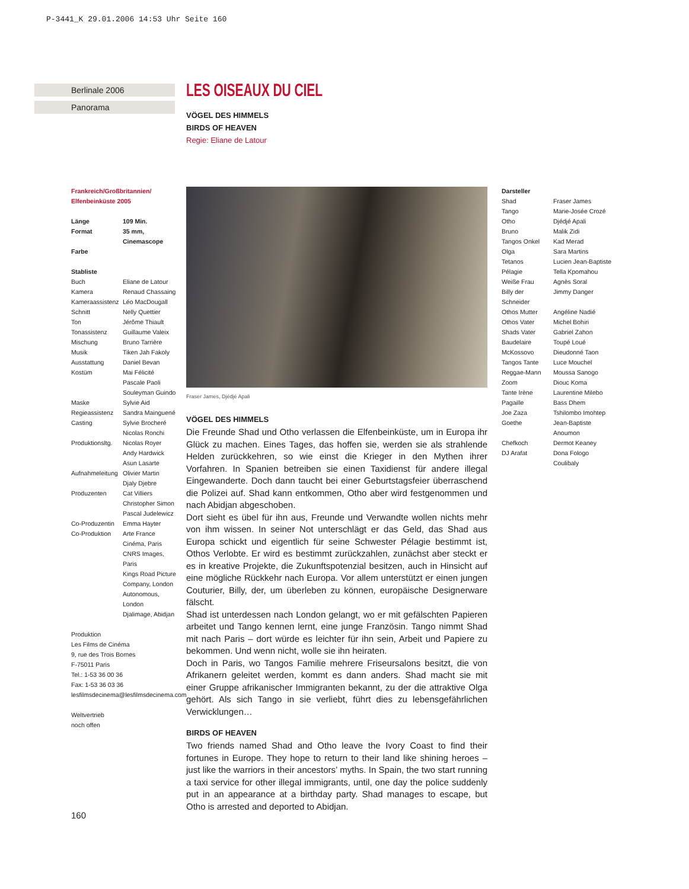P-3441_K 29.01.2006 14:53 Uhr Seite 160
Berlinale 2006
Panorama
LES OISEAUX DU CIEL
VÖGEL DES HIMMELS
BIRDS OF HEAVEN
Regie: Eliane de Latour
Frankreich/Großbritannien/
Elfenbeinküste 2005
| Länge | 109 Min. |
| Format | 35 mm, Cinemascope |
| Farbe | |
Stabliste
| Buch | Eliane de Latour |
| Kamera | Renaud Chassaing |
| Kameraassistenz | Léo MacDougall |
| Schnitt | Nelly Quettier |
| Ton | Jérôme Thiault |
| Tonassistenz | Guillaume Valeix |
| Mischung | Bruno Tarrière |
| Musik | Tiken Jah Fakoly |
| Ausstattung | Daniel Bevan |
| Kostüm | Mai Félicité Pascale Paoli Souleyman Guindo |
| Maske | Sylvie Aid |
| Regieassistenz | Sandra Mainguené |
| Casting | Sylvie Brocheré Nicolas Ronchi |
| Produktionsltg. | Nicolas Royer Andy Hardwick Asun Lasarte |
| Aufnahmeleitung | Olivier Martin Djaly Djebre |
| Produzenten | Cat Villiers Christopher Simon Pascal Judelewicz |
| Co-Produzentin | Emma Hayter |
| Co-Produktion | Arte France Cinéma, Paris CNRS Images, Paris Kings Road Picture Company, London Autonomous, London Djalimage, Abidjan |
Produktion
Les Films de Cinéma
9, rue des Trois Bornes
F-75011 Paris
Tel.: 1-53 36 00 36
Fax: 1-53 36 03 36
lesfilmsdecinema@lesfilmsdecinema.com
Weltvertrieb
noch offen
Fraser James, Djédjé Apali
VÖGEL DES HIMMELS
Die Freunde Shad und Otho verlassen die Elfenbeinküste, um in Europa ihr Glück zu machen. Eines Tages, das hoffen sie, werden sie als strahlende Helden zurückkehren, so wie einst die Krieger in den Mythen ihrer Vorfahren. In Spanien betreiben sie einen Taxidienst für andere illegal Eingewanderte. Doch dann taucht bei einer Geburtstagsfeier überraschend die Polizei auf. Shad kann entkommen, Otho aber wird festgenommen und nach Abidjan abgeschoben.
Dort sieht es übel für ihn aus, Freunde und Verwandte wollen nichts mehr von ihm wissen. In seiner Not unterschlägt er das Geld, das Shad aus Europa schickt und eigentlich für seine Schwester Pélagie bestimmt ist, Othos Verlobte. Er wird es bestimmt zurückzahlen, zunächst aber steckt er es in kreative Projekte, die Zukunftspotenzial besitzen, auch in Hinsicht auf eine mögliche Rückkehr nach Europa. Vor allem unterstützt er einen jungen Couturier, Billy, der, um überleben zu können, europäische Designerware fälscht.
Shad ist unterdessen nach London gelangt, wo er mit gefälschten Papieren arbeitet und Tango kennen lernt, eine junge Französin. Tango nimmt Shad mit nach Paris – dort würde es leichter für ihn sein, Arbeit und Papiere zu bekommen. Und wenn nicht, wolle sie ihn heiraten.
Doch in Paris, wo Tangos Familie mehrere Friseursalons besitzt, die von Afrikanern geleitet werden, kommt es dann anders. Shad macht sie mit einer Gruppe afrikanischer Immigranten bekannt, zu der die attraktive Olga gehört. Als sich Tango in sie verliebt, führt dies zu lebensgefährlichen Verwicklungen…
BIRDS OF HEAVEN
Two friends named Shad and Otho leave the Ivory Coast to find their fortunes in Europe. They hope to return to their land like shining heroes – just like the warriors in their ancestors’ myths. In Spain, the two start running a taxi service for other illegal immigrants, until, one day the police suddenly put in an appearance at a birthday party. Shad manages to escape, but Otho is arrested and deported to Abidjan.
Darsteller
| Shad | Fraser James |
| Tango | Marie-Josée Crozé |
| Otho | Djédjé Apali |
| Bruno | Malik Zidi |
| Tangos Onkel | Kad Merad |
| Olga | Sara Martins |
| Tetanos | Lucien Jean-Baptiste |
| Pélagie | Tella Kpomahou |
| Weiße Frau | Agnès Soral |
| Billy der Schneider | Jimmy Danger |
| Othos Mutter | Angéline Nadié |
| Othos Vater | Michel Bohiri |
| Shads Vater | Gabriel Zahon |
| Baudelaire | Toupé Loué |
| McKossovo | Dieudonné Taon |
| Tangos Tante | Luce Mouchel |
| Reggae-Mann | Moussa Sanogo |
| Zoom | Diouc Koma |
| Tante Irène | Laurentine Milebo |
| Pagaille | Bass Dhem |
| Joe Zaza | Tshilombo Imohtep |
| Goethe | Jean-Baptiste Anoumon |
| Chefkoch | Dermot Keaney |
| DJ Arafat | Dona Fologo Coulibaly |
160